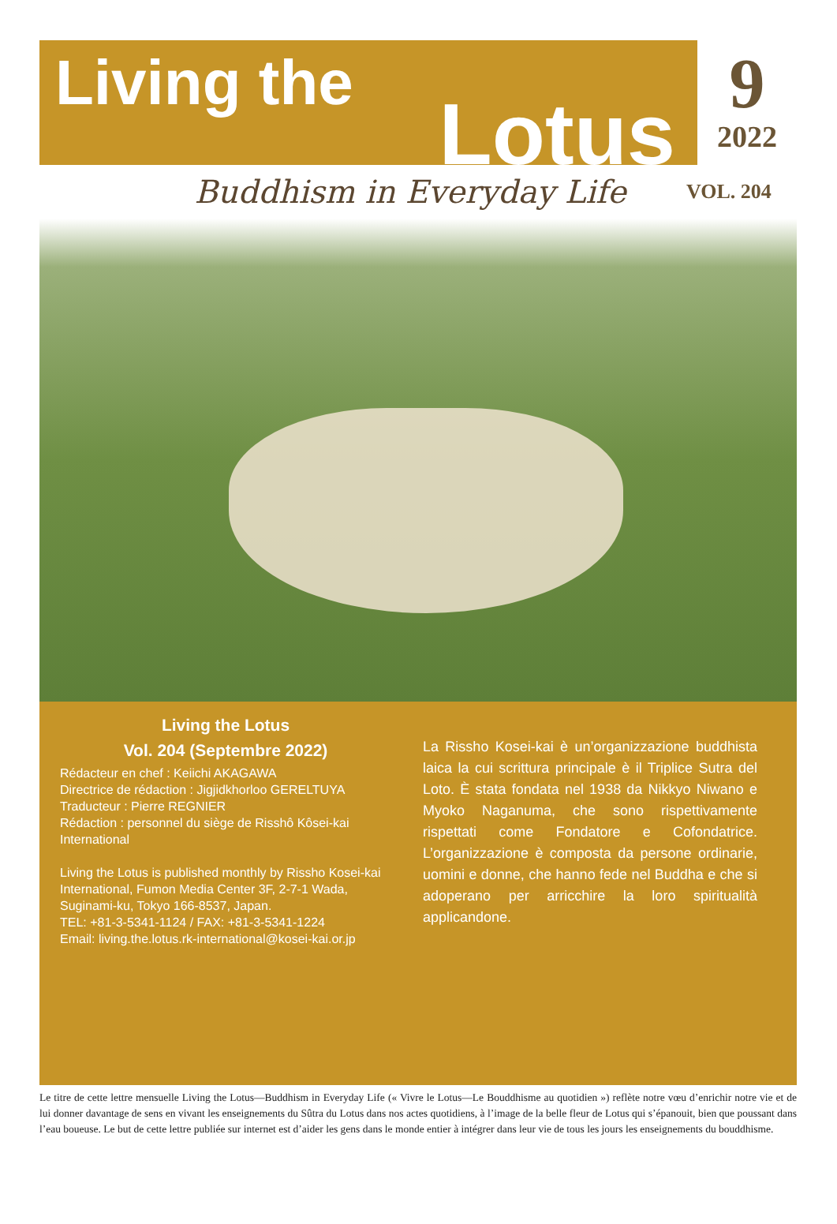Living the
Lotus
9
2022
Buddhism in Everyday Life
VOL. 204
Living the Lotus
Vol. 204 (Septembre 2022)
Rédacteur en chef : Keiichi AKAGAWA
Directrice de rédaction : Jigjidkhorloo GERELTUYA
Traducteur : Pierre REGNIER
Rédaction : personnel du siège de Risshô Kôsei-kai International
Living the Lotus is published monthly by Rissho Kosei-kai International, Fumon Media Center 3F, 2-7-1 Wada, Suginami-ku, Tokyo 166-8537, Japan.
TEL: +81-3-5341-1124 / FAX: +81-3-5341-1224
Email: living.the.lotus.rk-international@kosei-kai.or.jp
La Rissho Kosei-kai è un’organizzazione buddhista laica la cui scrittura principale è il Triplice Sutra del Loto. È stata fondata nel 1938 da Nikkyo Niwano e Myoko Naganuma, che sono rispettivamente rispettati come Fondatore e Cofondatrice. L’organizzazione è composta da persone ordinarie, uomini e donne, che hanno fede nel Buddha e che si adoperano per arricchire la loro spiritualità applicandone.
Le titre de cette lettre mensuelle Living the Lotus—Buddhism in Everyday Life (« Vivre le Lotus—Le Bouddhisme au quotidien ») reflète notre vœu d’enrichir notre vie et de lui donner davantage de sens en vivant les enseignements du Sûtra du Lotus dans nos actes quotidiens, à l’image de la belle fleur de Lotus qui s’épanouit, bien que poussant dans l’eau boueuse. Le but de cette lettre publiée sur internet est d’aider les gens dans le monde entier à intégrer dans leur vie de tous les jours les enseignements du bouddhisme.